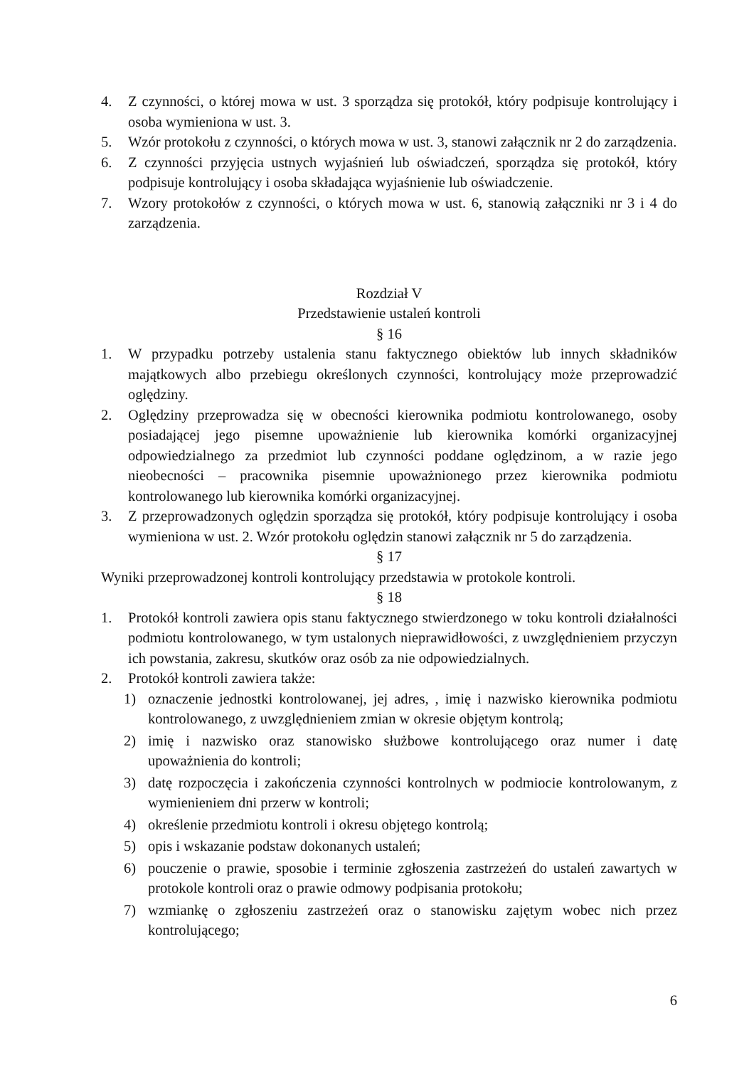4. Z czynności, o której mowa w ust. 3 sporządza się protokół, który podpisuje kontrolujący i osoba wymieniona w ust. 3.
5. Wzór protokołu z czynności, o których mowa w ust. 3, stanowi załącznik nr 2 do zarządzenia.
6. Z czynności przyjęcia ustnych wyjaśnień lub oświadczeń, sporządza się protokół, który podpisuje kontrolujący i osoba składająca wyjaśnienie lub oświadczenie.
7. Wzory protokołów z czynności, o których mowa w ust. 6, stanowią załączniki nr 3 i 4 do zarządzenia.
Rozdział V
Przedstawienie ustaleń kontroli
§ 16
1. W przypadku potrzeby ustalenia stanu faktycznego obiektów lub innych składników majątkowych albo przebiegu określonych czynności, kontrolujący może przeprowadzić oględziny.
2. Oględziny przeprowadza się w obecności kierownika podmiotu kontrolowanego, osoby posiadającej jego pisemne upoważnienie lub kierownika komórki organizacyjnej odpowiedzialnego za przedmiot lub czynności poddane oględzinom, a w razie jego nieobecności – pracownika pisemnie upoważnionego przez kierownika podmiotu kontrolowanego lub kierownika komórki organizacyjnej.
3. Z przeprowadzonych oględzin sporządza się protokół, który podpisuje kontrolujący i osoba wymieniona w ust. 2. Wzór protokołu oględzin stanowi załącznik nr 5 do zarządzenia.
§ 17
Wyniki przeprowadzonej kontroli kontrolujący przedstawia w protokole kontroli.
§ 18
1. Protokół kontroli zawiera opis stanu faktycznego stwierdzonego w toku kontroli działalności podmiotu kontrolowanego, w tym ustalonych nieprawidłowości, z uwzględnieniem przyczyn ich powstania, zakresu, skutków oraz osób za nie odpowiedzialnych.
2. Protokół kontroli zawiera także:
1) oznaczenie jednostki kontrolowanej, jej adres, , imię i nazwisko kierownika podmiotu kontrolowanego, z uwzględnieniem zmian w okresie objętym kontrolą;
2) imię i nazwisko oraz stanowisko służbowe kontrolującego oraz numer i datę upoważnienia do kontroli;
3) datę rozpoczęcia i zakończenia czynności kontrolnych w podmiocie kontrolowanym, z wymienieniem dni przerw w kontroli;
4) określenie przedmiotu kontroli i okresu objętego kontrolą;
5) opis i wskazanie podstaw dokonanych ustaleń;
6) pouczenie o prawie, sposobie i terminie zgłoszenia zastrzeżeń do ustaleń zawartych w protokole kontroli oraz o prawie odmowy podpisania protokołu;
7) wzmiankę o zgłoszeniu zastrzeżeń oraz o stanowisku zajętym wobec nich przez kontrolującego;
6